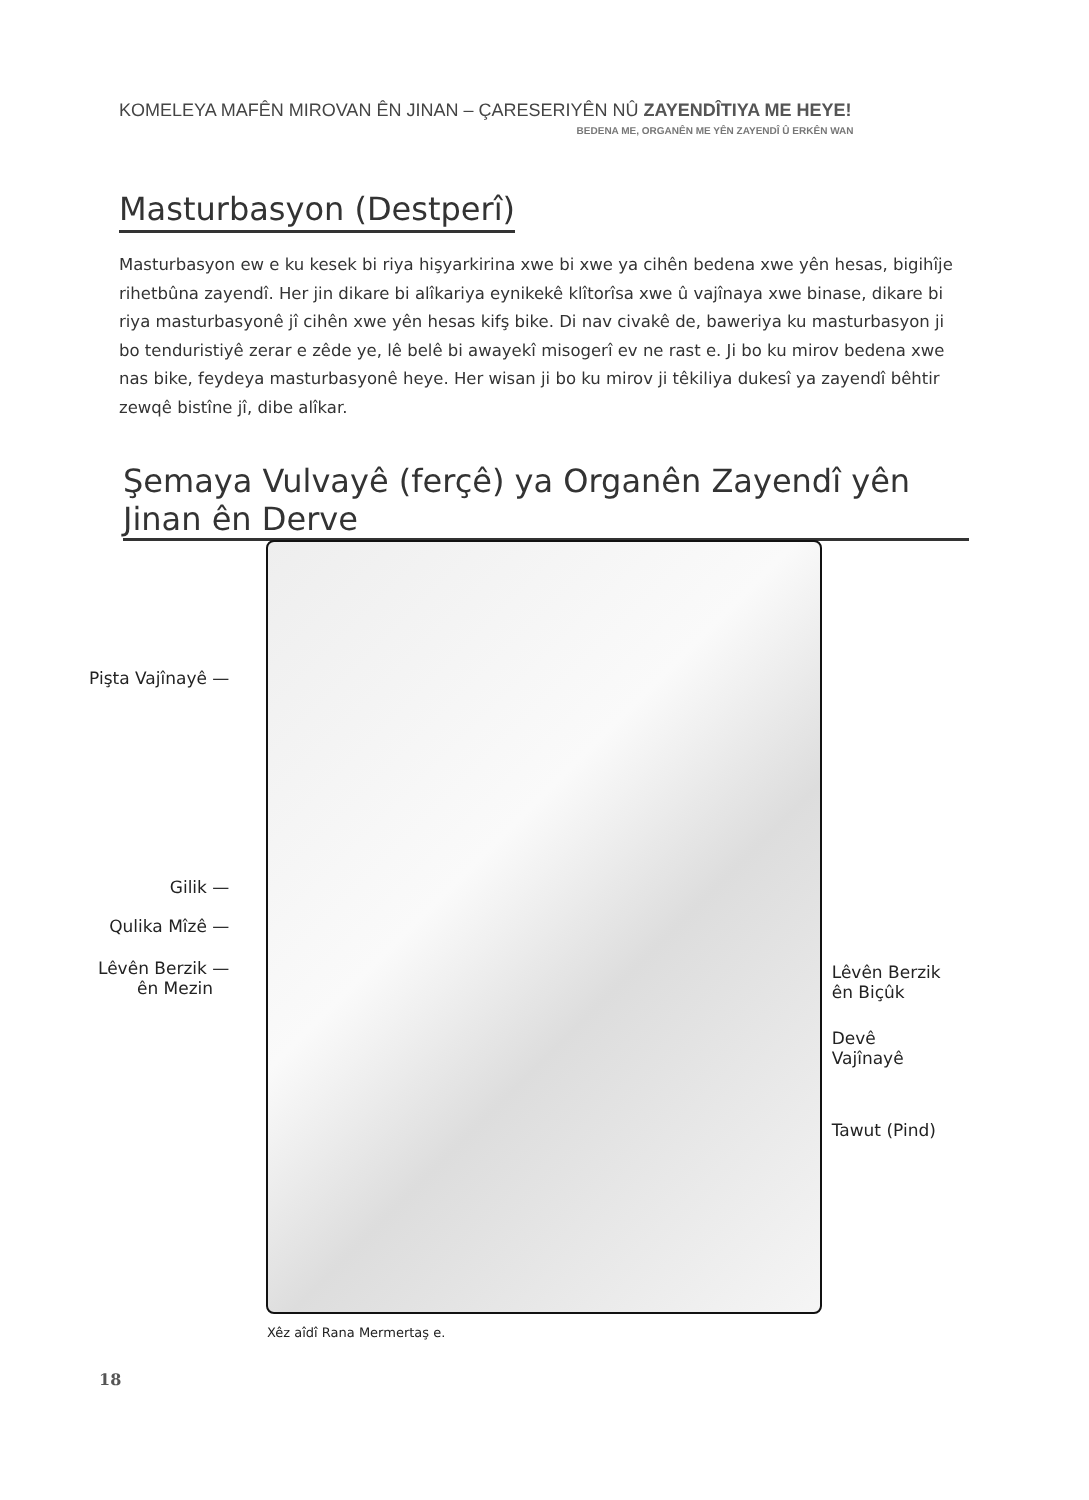KOMELEYA MAFÊN MIROVAN ÊN JINAN – ÇARESERIYÊN NÛ ZAYENDÎTIYA ME HEYE!
BEDENA ME, ORGANÊN ME YÊN ZAYENDÎ Û ERKÊN WAN
Masturbasyon (Destperî)
Masturbasyon ew e ku kesek bi riya hişyarkirina xwe bi xwe ya cihên bedena xwe yên hesas, bigihîje rihetbûna zayendî. Her jin dikare bi alîkariya eynikekê klîtorîsa xwe û vajînaya xwe binase, dikare bi riya masturbasyonê jî cihên xwe yên hesas kifş bike. Di nav civakê de, baweriya ku masturbasyon ji bo tenduristiyê zerar e zêde ye, lê belê bi awayekî misogerî ev ne rast e. Ji bo ku mirov bedena xwe nas bike, feydeya masturbasyonê heye. Her wisan ji bo ku mirov ji têkiliya dukesî ya zayendî bêhtir zewqê bistîne jî, dibe alîkar.
Şemaya Vulvayê (ferçê) ya Organên Zayendî yên Jinan ên Derve
Pişta Vajînayê —
Gilik —
Qulika Mîzê —
Lêvên Berzik —
ên Mezin
Lêvên Berzik
ên Biçûk
Devê
Vajînayê
Tawut (Pind)
Xêz aîdî Rana Mermertaş e.
18